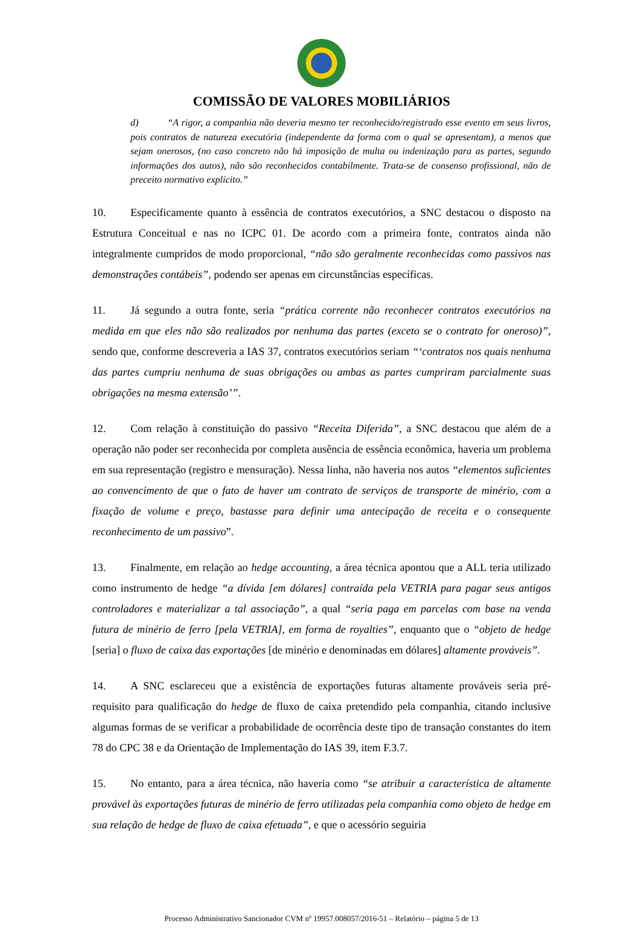COMISSÃO DE VALORES MOBILIÁRIOS
d) “A rigor, a companhia não deveria mesmo ter reconhecido/registrado esse evento em seus livros, pois contratos de natureza executória (independente da forma com o qual se apresentam), a menos que sejam onerosos, (no caso concreto não há imposição de multa ou indenização para as partes, segundo informações dos autos), não são reconhecidos contabilmente. Trata-se de consenso profissional, não de preceito normativo explícito.”
10. Especificamente quanto à essência de contratos executórios, a SNC destacou o disposto na Estrutura Conceitual e nas no ICPC 01. De acordo com a primeira fonte, contratos ainda não integralmente cumpridos de modo proporcional, “não são geralmente reconhecidas como passivos nas demonstrações contábeis”, podendo ser apenas em circunstâncias específicas.
11. Já segundo a outra fonte, seria “prática corrente não reconhecer contratos executórios na medida em que eles não são realizados por nenhuma das partes (exceto se o contrato for oneroso)”, sendo que, conforme descreveria a IAS 37, contratos executórios seriam “‘contratos nos quais nenhuma das partes cumpriu nenhuma de suas obrigações ou ambas as partes cumpriram parcialmente suas obrigações na mesma extensão’”.
12. Com relação à constituição do passivo “Receita Diferida”, a SNC destacou que além de a operação não poder ser reconhecida por completa ausência de essência econômica, haveria um problema em sua representação (registro e mensuração). Nessa linha, não haveria nos autos “elementos suficientes ao convencimento de que o fato de haver um contrato de serviços de transporte de minério, com a fixação de volume e preço, bastasse para definir uma antecipação de receita e o consequente reconhecimento de um passivo”.
13. Finalmente, em relação ao hedge accounting, a área técnica apontou que a ALL teria utilizado como instrumento de hedge “a dívida [em dólares] contraída pela VETRIA para pagar seus antigos controladores e materializar a tal associação”, a qual “seria paga em parcelas com base na venda futura de minério de ferro [pela VETRIA], em forma de royalties”, enquanto que o “objeto de hedge [seria] o fluxo de caixa das exportações [de minério e denominadas em dólares] altamente prováveis”.
14. A SNC esclareceu que a existência de exportações futuras altamente prováveis seria pré-requisito para qualificação do hedge de fluxo de caixa pretendido pela companhia, citando inclusive algumas formas de se verificar a probabilidade de ocorrência deste tipo de transação constantes do item 78 do CPC 38 e da Orientação de Implementação do IAS 39, item F.3.7.
15. No entanto, para a área técnica, não haveria como “se atribuir a característica de altamente provável às exportações futuras de minério de ferro utilizadas pela companhia como objeto de hedge em sua relação de hedge de fluxo de caixa efetuada”, e que o acessório seguiria
Processo Administrativo Sancionador CVM nº 19957.008057/2016-51 – Relatório – página 5 de 13